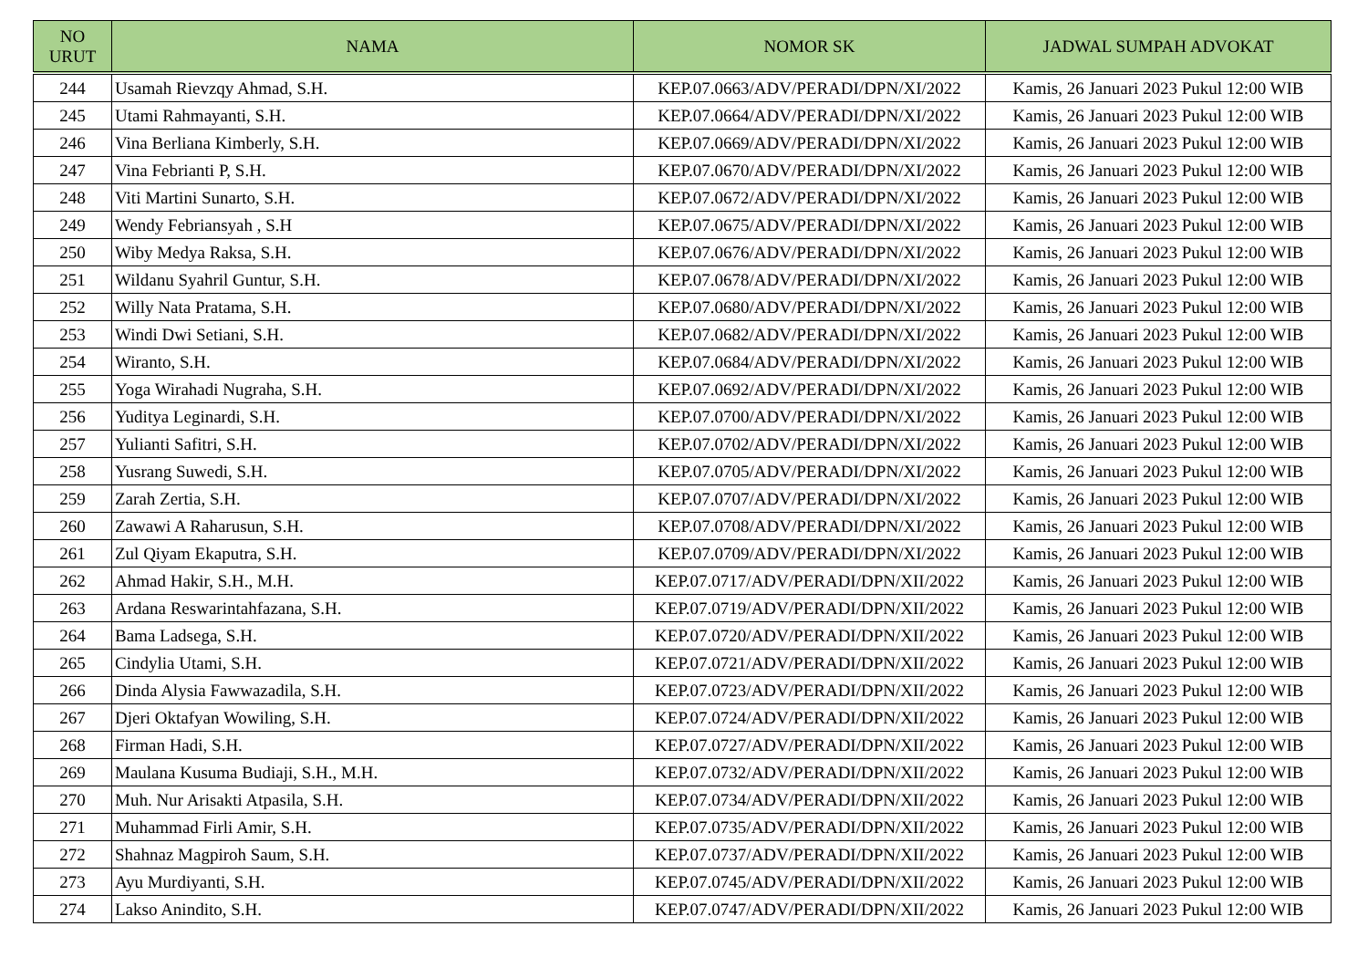| NO URUT | NAMA | NOMOR SK | JADWAL SUMPAH ADVOKAT |
| --- | --- | --- | --- |
| 244 | Usamah Rievzqy Ahmad, S.H. | KEP.07.0663/ADV/PERADI/DPN/XI/2022 | Kamis, 26 Januari 2023 Pukul 12:00 WIB |
| 245 | Utami Rahmayanti, S.H. | KEP.07.0664/ADV/PERADI/DPN/XI/2022 | Kamis, 26 Januari 2023 Pukul 12:00 WIB |
| 246 | Vina Berliana Kimberly, S.H. | KEP.07.0669/ADV/PERADI/DPN/XI/2022 | Kamis, 26 Januari 2023 Pukul 12:00 WIB |
| 247 | Vina Febrianti P, S.H. | KEP.07.0670/ADV/PERADI/DPN/XI/2022 | Kamis, 26 Januari 2023 Pukul 12:00 WIB |
| 248 | Viti Martini Sunarto, S.H. | KEP.07.0672/ADV/PERADI/DPN/XI/2022 | Kamis, 26 Januari 2023 Pukul 12:00 WIB |
| 249 | Wendy Febriansyah , S.H | KEP.07.0675/ADV/PERADI/DPN/XI/2022 | Kamis, 26 Januari 2023 Pukul 12:00 WIB |
| 250 | Wiby Medya Raksa, S.H. | KEP.07.0676/ADV/PERADI/DPN/XI/2022 | Kamis, 26 Januari 2023 Pukul 12:00 WIB |
| 251 | Wildanu Syahril Guntur, S.H. | KEP.07.0678/ADV/PERADI/DPN/XI/2022 | Kamis, 26 Januari 2023 Pukul 12:00 WIB |
| 252 | Willy Nata Pratama, S.H. | KEP.07.0680/ADV/PERADI/DPN/XI/2022 | Kamis, 26 Januari 2023 Pukul 12:00 WIB |
| 253 | Windi Dwi Setiani, S.H. | KEP.07.0682/ADV/PERADI/DPN/XI/2022 | Kamis, 26 Januari 2023 Pukul 12:00 WIB |
| 254 | Wiranto, S.H. | KEP.07.0684/ADV/PERADI/DPN/XI/2022 | Kamis, 26 Januari 2023 Pukul 12:00 WIB |
| 255 | Yoga Wirahadi Nugraha, S.H. | KEP.07.0692/ADV/PERADI/DPN/XI/2022 | Kamis, 26 Januari 2023 Pukul 12:00 WIB |
| 256 | Yuditya Leginardi, S.H. | KEP.07.0700/ADV/PERADI/DPN/XI/2022 | Kamis, 26 Januari 2023 Pukul 12:00 WIB |
| 257 | Yulianti Safitri, S.H. | KEP.07.0702/ADV/PERADI/DPN/XI/2022 | Kamis, 26 Januari 2023 Pukul 12:00 WIB |
| 258 | Yusrang Suwedi, S.H. | KEP.07.0705/ADV/PERADI/DPN/XI/2022 | Kamis, 26 Januari 2023 Pukul 12:00 WIB |
| 259 | Zarah Zertia, S.H. | KEP.07.0707/ADV/PERADI/DPN/XI/2022 | Kamis, 26 Januari 2023 Pukul 12:00 WIB |
| 260 | Zawawi A Raharusun, S.H. | KEP.07.0708/ADV/PERADI/DPN/XI/2022 | Kamis, 26 Januari 2023 Pukul 12:00 WIB |
| 261 | Zul Qiyam Ekaputra, S.H. | KEP.07.0709/ADV/PERADI/DPN/XI/2022 | Kamis, 26 Januari 2023 Pukul 12:00 WIB |
| 262 | Ahmad Hakir, S.H., M.H. | KEP.07.0717/ADV/PERADI/DPN/XII/2022 | Kamis, 26 Januari 2023 Pukul 12:00 WIB |
| 263 | Ardana Reswarintahfazana, S.H. | KEP.07.0719/ADV/PERADI/DPN/XII/2022 | Kamis, 26 Januari 2023 Pukul 12:00 WIB |
| 264 | Bama Ladsega, S.H. | KEP.07.0720/ADV/PERADI/DPN/XII/2022 | Kamis, 26 Januari 2023 Pukul 12:00 WIB |
| 265 | Cindylia Utami, S.H. | KEP.07.0721/ADV/PERADI/DPN/XII/2022 | Kamis, 26 Januari 2023 Pukul 12:00 WIB |
| 266 | Dinda Alysia Fawwazadila, S.H. | KEP.07.0723/ADV/PERADI/DPN/XII/2022 | Kamis, 26 Januari 2023 Pukul 12:00 WIB |
| 267 | Djeri Oktafyan Wowiling, S.H. | KEP.07.0724/ADV/PERADI/DPN/XII/2022 | Kamis, 26 Januari 2023 Pukul 12:00 WIB |
| 268 | Firman Hadi, S.H. | KEP.07.0727/ADV/PERADI/DPN/XII/2022 | Kamis, 26 Januari 2023 Pukul 12:00 WIB |
| 269 | Maulana Kusuma Budiaji, S.H., M.H. | KEP.07.0732/ADV/PERADI/DPN/XII/2022 | Kamis, 26 Januari 2023 Pukul 12:00 WIB |
| 270 | Muh. Nur Arisakti Atpasila, S.H. | KEP.07.0734/ADV/PERADI/DPN/XII/2022 | Kamis, 26 Januari 2023 Pukul 12:00 WIB |
| 271 | Muhammad Firli Amir, S.H. | KEP.07.0735/ADV/PERADI/DPN/XII/2022 | Kamis, 26 Januari 2023 Pukul 12:00 WIB |
| 272 | Shahnaz Magpiroh Saum, S.H. | KEP.07.0737/ADV/PERADI/DPN/XII/2022 | Kamis, 26 Januari 2023 Pukul 12:00 WIB |
| 273 | Ayu Murdiyanti, S.H. | KEP.07.0745/ADV/PERADI/DPN/XII/2022 | Kamis, 26 Januari 2023 Pukul 12:00 WIB |
| 274 | Lakso Anindito, S.H. | KEP.07.0747/ADV/PERADI/DPN/XII/2022 | Kamis, 26 Januari 2023 Pukul 12:00 WIB |